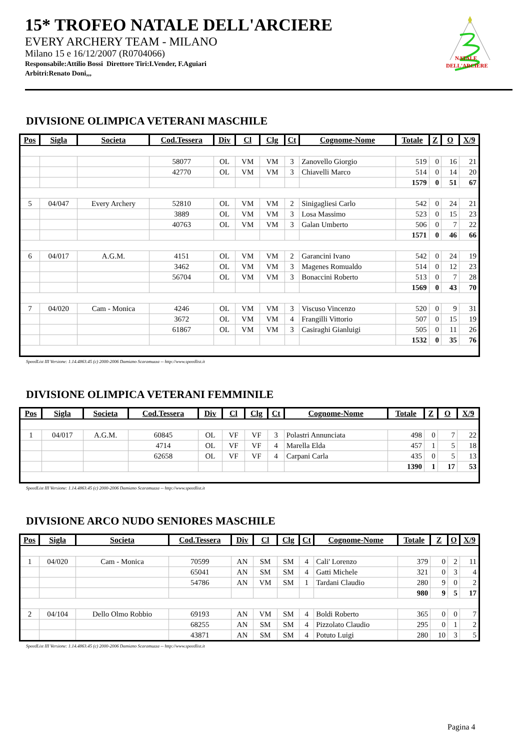15* TROFEO NATALE DELL'ARCIERE
EVERY ARCHERY TEAM - MILANO
Milano 15 e 16/12/2007 (R0704066)
Responsabile:Attilio Bossi Direttore Tiri:I.Vender, F.Aguiari
Arbitri:Renato Doni,,,
NATALE
DELL'ARCIERE
DIVISIONE OLIMPICA VETERANI MASCHILE
| Pos | Sigla | Societa | Cod.Tessera | Div | Cl | Clg | Ct | Cognome-Nome | Totale | Z | O | X/9 |
| --- | --- | --- | --- | --- | --- | --- | --- | --- | --- | --- | --- | --- |
| | | | 58077 | OL | VM | VM | 3 | Zanovello Giorgio | 519 | 0 | 16 | 21 |
| | | | 42770 | OL | VM | VM | 3 | Chiavelli Marco | 514 | 0 | 14 | 20 |
| | | | | | | | | | 1579 | 0 | 51 | 67 |
| 5 | 04/047 | Every Archery | 52810 | OL | VM | VM | 2 | Sinigagliesi Carlo | 542 | 0 | 24 | 21 |
| | | | 3889 | OL | VM | VM | 3 | Losa Massimo | 523 | 0 | 15 | 23 |
| | | | 40763 | OL | VM | VM | 3 | Galan Umberto | 506 | 0 | 7 | 22 |
| | | | | | | | | | 1571 | 0 | 46 | 66 |
| 6 | 04/017 | A.G.M. | 4151 | OL | VM | VM | 2 | Garancini Ivano | 542 | 0 | 24 | 19 |
| | | | 3462 | OL | VM | VM | 3 | Magenes Romualdo | 514 | 0 | 12 | 23 |
| | | | 56704 | OL | VM | VM | 3 | Bonaccini Roberto | 513 | 0 | 7 | 28 |
| | | | | | | | | | 1569 | 0 | 43 | 70 |
| 7 | 04/020 | Cam - Monica | 4246 | OL | VM | VM | 3 | Viscuso Vincenzo | 520 | 0 | 9 | 31 |
| | | | 3672 | OL | VM | VM | 4 | Frangilli Vittorio | 507 | 0 | 15 | 19 |
| | | | 61867 | OL | VM | VM | 3 | Casiraghi Gianluigi | 505 | 0 | 11 | 26 |
| | | | | | | | | | 1532 | 0 | 35 | 76 |
SpeedList III Versione: 1.14.4863.45 (c) 2000-2006 Damiano Scaramuzza -- http://www.speedlist.it
DIVISIONE OLIMPICA VETERANI FEMMINILE
| Pos | Sigla | Societa | Cod.Tessera | Div | Cl | Clg | Ct | Cognome-Nome | Totale | Z | O | X/9 |
| --- | --- | --- | --- | --- | --- | --- | --- | --- | --- | --- | --- | --- |
| 1 | 04/017 | A.G.M. | 60845 | OL | VF | VF | 3 | Polastri Annunciata | 498 | 0 | 7 | 22 |
| | | | 4714 | OL | VF | VF | 4 | Marella Elda | 457 | 1 | 5 | 18 |
| | | | 62658 | OL | VF | VF | 4 | Carpani Carla | 435 | 0 | 5 | 13 |
| | | | | | | | | | 1390 | 1 | 17 | 53 |
SpeedList III Versione: 1.14.4863.45 (c) 2000-2006 Damiano Scaramuzza -- http://www.speedlist.it
DIVISIONE ARCO NUDO SENIORES MASCHILE
| Pos | Sigla | Societa | Cod.Tessera | Div | Cl | Clg | Ct | Cognome-Nome | Totale | Z | O | X/9 |
| --- | --- | --- | --- | --- | --- | --- | --- | --- | --- | --- | --- | --- |
| 1 | 04/020 | Cam - Monica | 70599 | AN | SM | SM | 4 | Cali' Lorenzo | 379 | 0 | 2 | 11 |
| | | | 65041 | AN | SM | SM | 4 | Gatti Michele | 321 | 0 | 3 | 4 |
| | | | 54786 | AN | VM | SM | 1 | Tardani Claudio | 280 | 9 | 0 | 2 |
| | | | | | | | | | 980 | 9 | 5 | 17 |
| 2 | 04/104 | Dello Olmo Robbio | 69193 | AN | VM | SM | 4 | Boldi Roberto | 365 | 0 | 0 | 7 |
| | | | 68255 | AN | SM | SM | 4 | Pizzolato Claudio | 295 | 0 | 1 | 2 |
| | | | 43871 | AN | SM | SM | 4 | Potuto Luigi | 280 | 10 | 3 | 5 |
SpeedList III Versione: 1.14.4863.45 (c) 2000-2006 Damiano Scaramuzza -- http://www.speedlist.it
Pagina 4